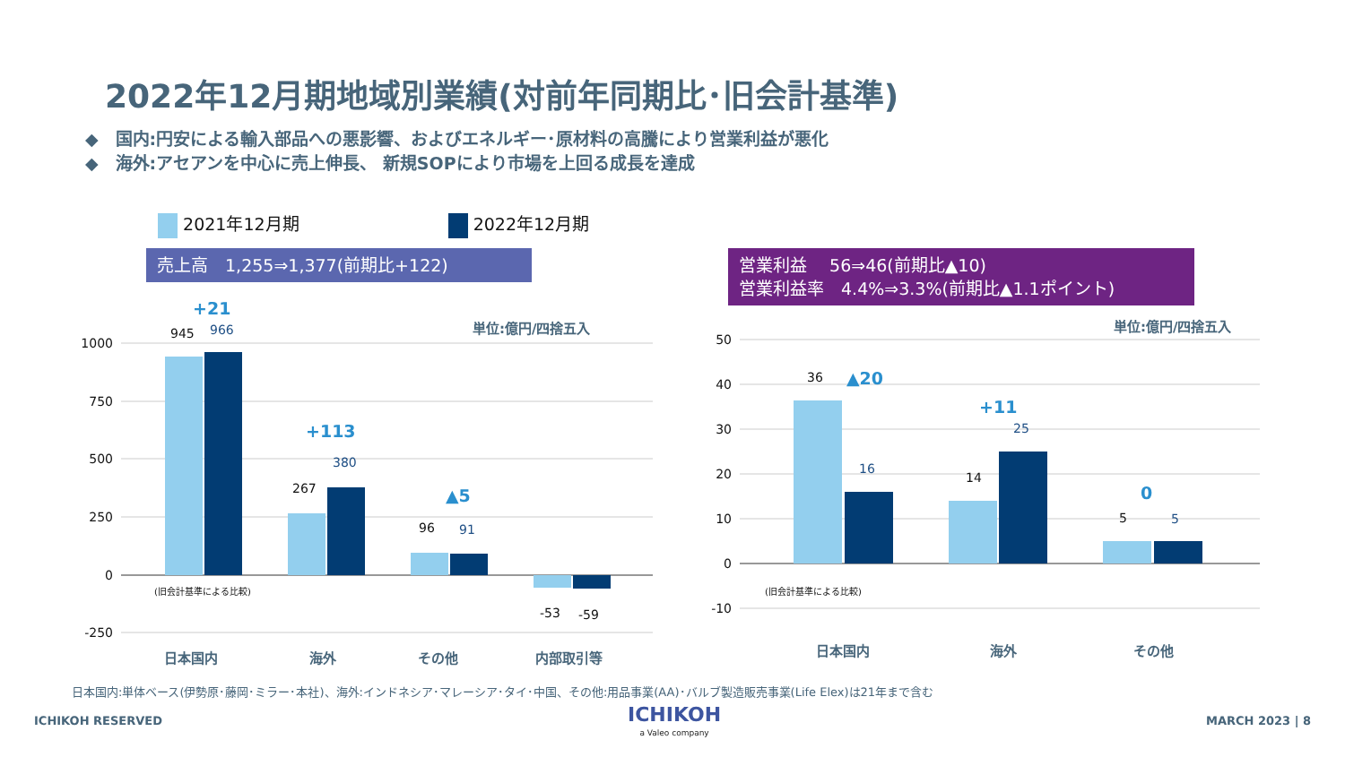2022年12月期地域別業績(対前年同期比･旧会計基準)
◆　国内:円安による輸入部品への悪影響、およびエネルギー･原材料の高騰により営業利益が悪化
◆　海外:アセアンを中心に売上伸長、 新規SOPにより市場を上回る成長を達成
2021年12月期 2022年12月期
売上高　1,255⇒1,377(前期比+122)
営業利益　 56⇒46(前期比▲10)
営業利益率　4.4%⇒3.3%(前期比▲1.1ポイント)
1000
750
500
250
0
-250
50
40
30
20
10
0
-10
945
267
96
-53
-59
36
14
5
966
380
91
16
25
5
+21
+113
▲5
▲20
+11
0
単位:億円/四捨五入
単位:億円/四捨五入
日本国内
海外
その他
内部取引等
日本国内
海外
その他
(旧会計基準による比較)
(旧会計基準による比較)
日本国内:単体ベース(伊勢原･藤岡･ミラー･本社)、海外:インドネシア･マレーシア･タイ･中国、その他:用品事業(AA)･バルブ製造販売事業(Life Elex)は21年まで含む
ICHIKOH RESERVED ICHIKOH
a Valeo company
MARCH 2023 | 8